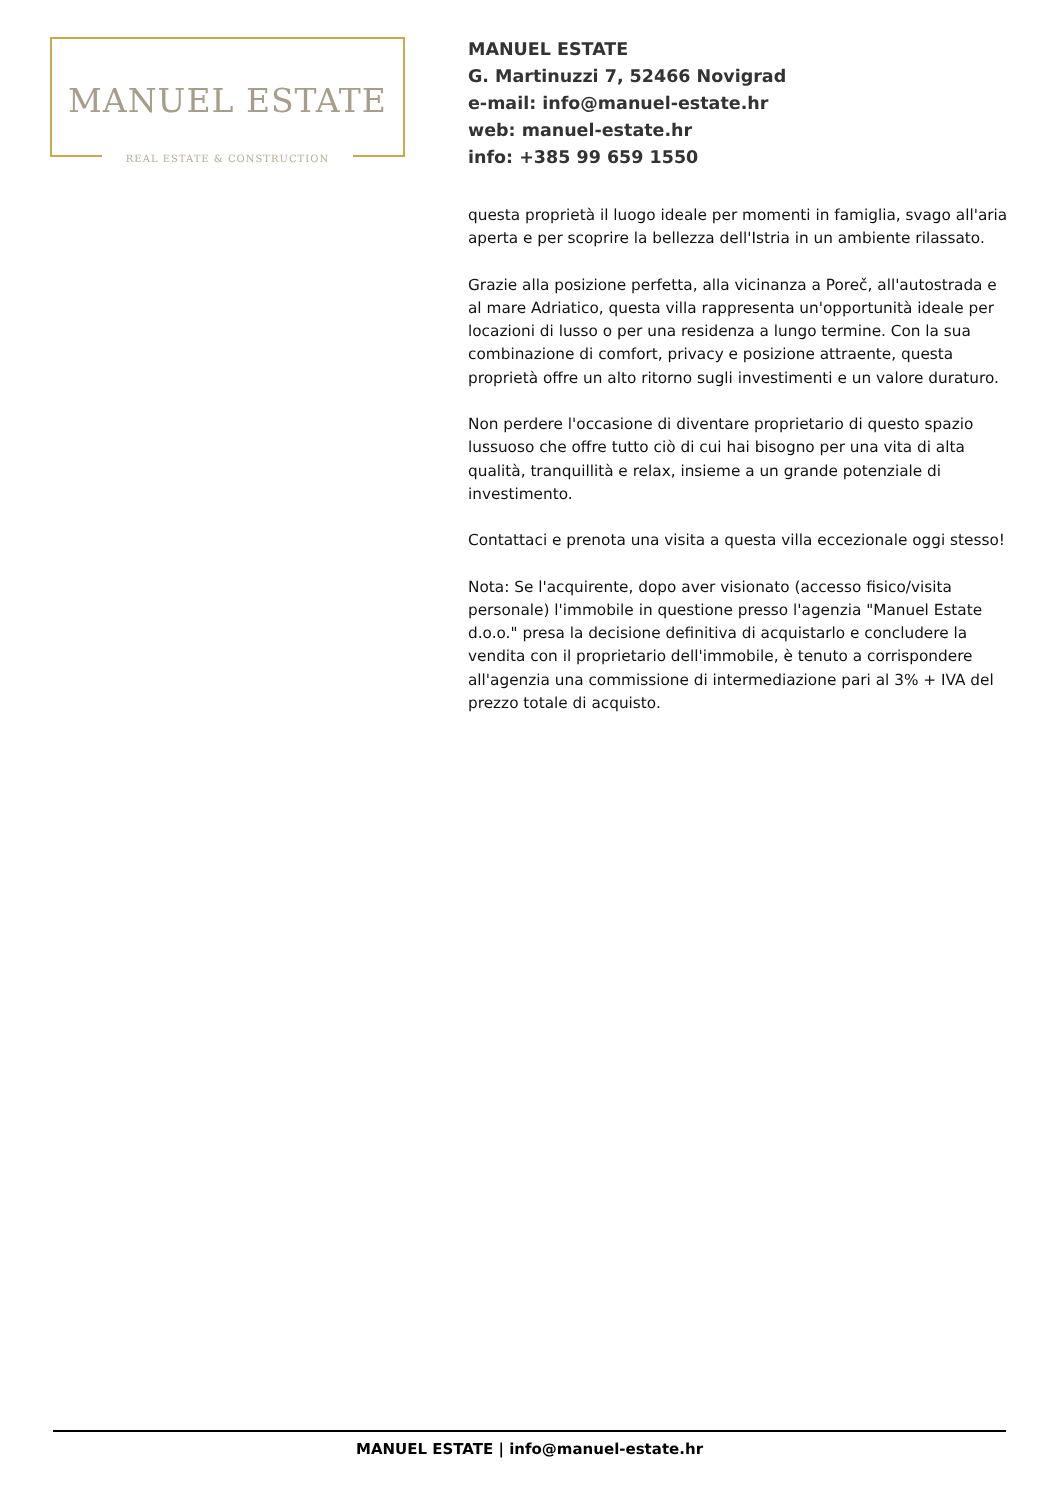MANUEL ESTATE
REAL ESTATE & CONSTRUCTION
MANUEL ESTATE
G. Martinuzzi 7, 52466 Novigrad
e-mail: info@manuel-estate.hr
web: manuel-estate.hr
info: +385 99 659 1550
questa proprietà il luogo ideale per momenti in famiglia, svago all'aria aperta e per scoprire la bellezza dell'Istria in un ambiente rilassato.
Grazie alla posizione perfetta, alla vicinanza a Poreč, all'autostrada e al mare Adriatico, questa villa rappresenta un'opportunità ideale per locazioni di lusso o per una residenza a lungo termine. Con la sua combinazione di comfort, privacy e posizione attraente, questa proprietà offre un alto ritorno sugli investimenti e un valore duraturo.
Non perdere l'occasione di diventare proprietario di questo spazio lussuoso che offre tutto ciò di cui hai bisogno per una vita di alta qualità, tranquillità e relax, insieme a un grande potenziale di investimento.
Contattaci e prenota una visita a questa villa eccezionale oggi stesso!
Nota: Se l'acquirente, dopo aver visionato (accesso fisico/visita personale) l'immobile in questione presso l'agenzia "Manuel Estate d.o.o." presa la decisione definitiva di acquistarlo e concludere la vendita con il proprietario dell'immobile, è tenuto a corrispondere all'agenzia una commissione di intermediazione pari al 3% + IVA del prezzo totale di acquisto.
MANUEL ESTATE | info@manuel-estate.hr